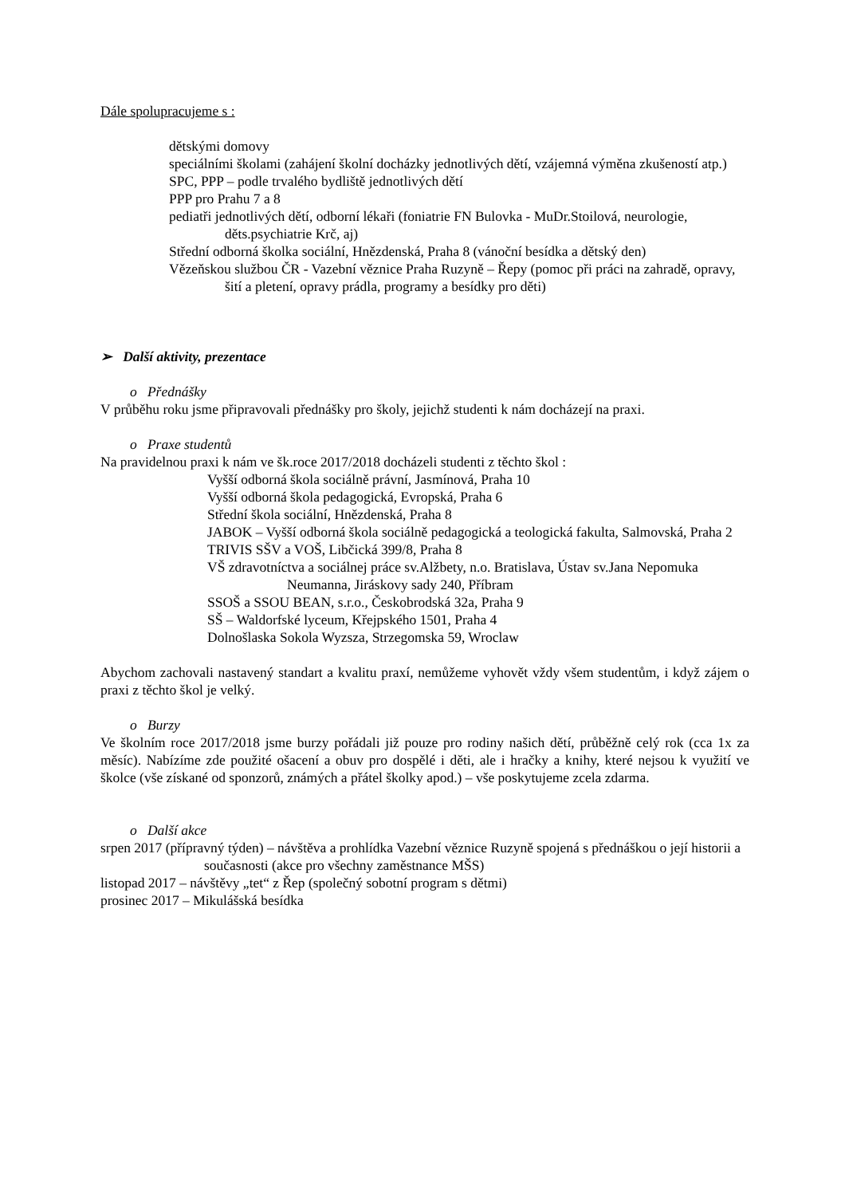Dále spolupracujeme s :
dětskými domovy
speciálními školami (zahájení školní docházky jednotlivých dětí, vzájemná výměna zkušeností atp.)
SPC, PPP – podle trvalého bydliště jednotlivých dětí
PPP pro Prahu 7 a 8
pediatři jednotlivých dětí, odborní lékaři (foniatrie FN Bulovka - MuDr.Stoilová, neurologie, děts.psychiatrie Krč, aj)
Střední odborná školka sociální, Hnězdenská, Praha 8 (vánoční besídka a dětský den)
Vězeňskou službou ČR - Vazební věznice Praha Ruzyně – Řepy (pomoc při práci na zahradě, opravy, šití a pletení, opravy prádla, programy a besídky pro děti)
➢ Další aktivity, prezentace
o Přednášky
V průběhu roku jsme připravovali přednášky pro školy, jejichž studenti k nám docházejí na praxi.
o Praxe studentů
Na pravidelnou praxi k nám ve šk.roce 2017/2018 docházeli studenti z těchto škol :
Vyšší odborná škola sociálně právní, Jasmínová, Praha 10
Vyšší odborná škola pedagogická, Evropská, Praha 6
Střední škola sociální, Hnězdenská, Praha 8
JABOK – Vyšší odborná škola sociálně pedagogická a teologická fakulta, Salmovská, Praha 2
TRIVIS SŠV a VOŠ, Libčická 399/8, Praha 8
VŠ zdravotníctva a sociálnej práce sv.Alžbety, n.o. Bratislava, Ústav sv.Jana Nepomuka Neumanna, Jiráskovy sady 240, Příbram
SSOŠ a SSOU BEAN, s.r.o., Českobrodská 32a, Praha 9
SŠ – Waldorfské lyceum, Křejpského 1501, Praha 4
Dolnošlaska Sokola Wyzsza, Strzegomska 59, Wroclaw
Abychom zachovali nastavený standart a kvalitu praxí, nemůžeme vyhovět vždy všem studentům, i když zájem o praxi z těchto škol je velký.
o Burzy
Ve školním roce 2017/2018 jsme burzy pořádali již pouze pro rodiny našich dětí, průběžně celý rok (cca 1x za měsíc). Nabízíme zde použité ošacení a obuv pro dospělé i děti, ale i hračky a knihy, které nejsou k využití ve školce (vše získané od sponzorů, známých a přátel školky apod.) – vše poskytujeme zcela zdarma.
o Další akce
srpen 2017 (přípravný týden) – návštěva a prohlídka Vazební věznice Ruzyně spojená s přednáškou o její historii a současnosti (akce pro všechny zaměstnance MŠS)
listopad 2017 – návštěvy „tet“ z Řep (společný sobotní program s dětmi)
prosinec 2017 – Mikulášská besídka